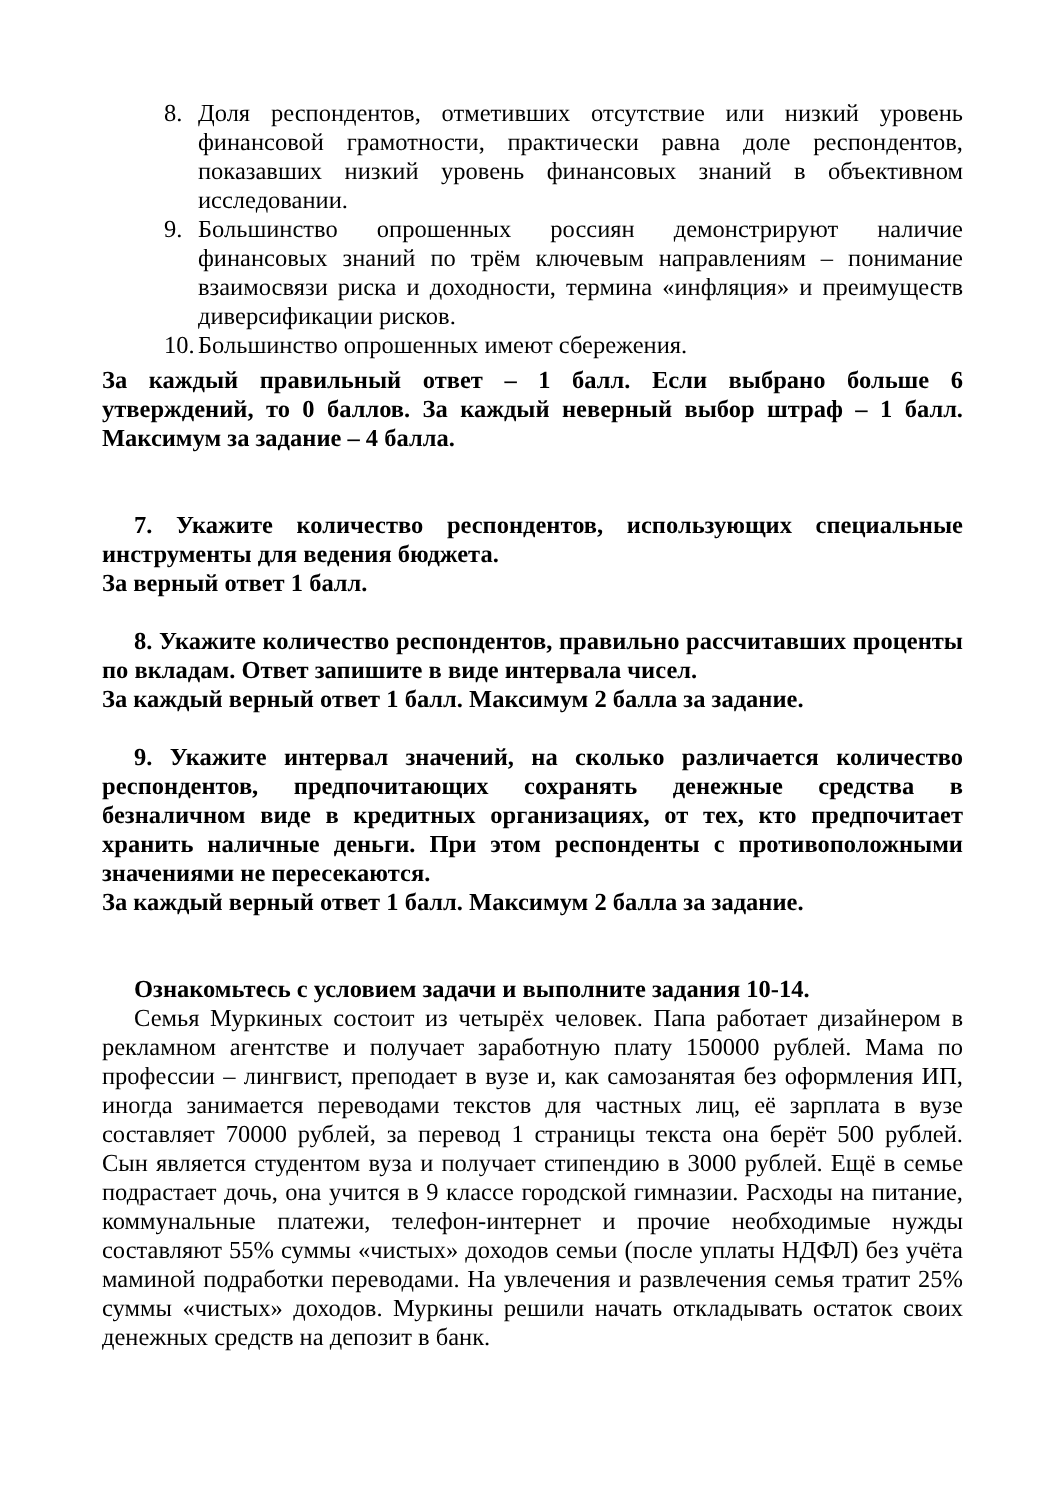8. Доля респондентов, отметивших отсутствие или низкий уровень финансовой грамотности, практически равна доле респондентов, показавших низкий уровень финансовых знаний в объективном исследовании.
9. Большинство опрошенных россиян демонстрируют наличие финансовых знаний по трём ключевым направлениям – понимание взаимосвязи риска и доходности, термина «инфляция» и преимуществ диверсификации рисков.
10. Большинство опрошенных имеют сбережения.
За каждый правильный ответ – 1 балл. Если выбрано больше 6 утверждений, то 0 баллов. За каждый неверный выбор штраф – 1 балл. Максимум за задание – 4 балла.
7. Укажите количество респондентов, использующих специальные инструменты для ведения бюджета.
За верный ответ 1 балл.
8. Укажите количество респондентов, правильно рассчитавших проценты по вкладам. Ответ запишите в виде интервала чисел.
За каждый верный ответ 1 балл. Максимум 2 балла за задание.
9. Укажите интервал значений, на сколько различается количество респондентов, предпочитающих сохранять денежные средства в безналичном виде в кредитных организациях, от тех, кто предпочитает хранить наличные деньги. При этом респонденты с противоположными значениями не пересекаются.
За каждый верный ответ 1 балл. Максимум 2 балла за задание.
Ознакомьтесь с условием задачи и выполните задания 10-14.
Семья Муркиных состоит из четырёх человек. Папа работает дизайнером в рекламном агентстве и получает заработную плату 150000 рублей. Мама по профессии – лингвист, преподает в вузе и, как самозанятая без оформления ИП, иногда занимается переводами текстов для частных лиц, её зарплата в вузе составляет 70000 рублей, за перевод 1 страницы текста она берёт 500 рублей. Сын является студентом вуза и получает стипендию в 3000 рублей. Ещё в семье подрастает дочь, она учится в 9 классе городской гимназии. Расходы на питание, коммунальные платежи, телефон-интернет и прочие необходимые нужды составляют 55% суммы «чистых» доходов семьи (после уплаты НДФЛ) без учёта маминой подработки переводами. На увлечения и развлечения семья тратит 25% суммы «чистых» доходов. Муркины решили начать откладывать остаток своих денежных средств на депозит в банк.